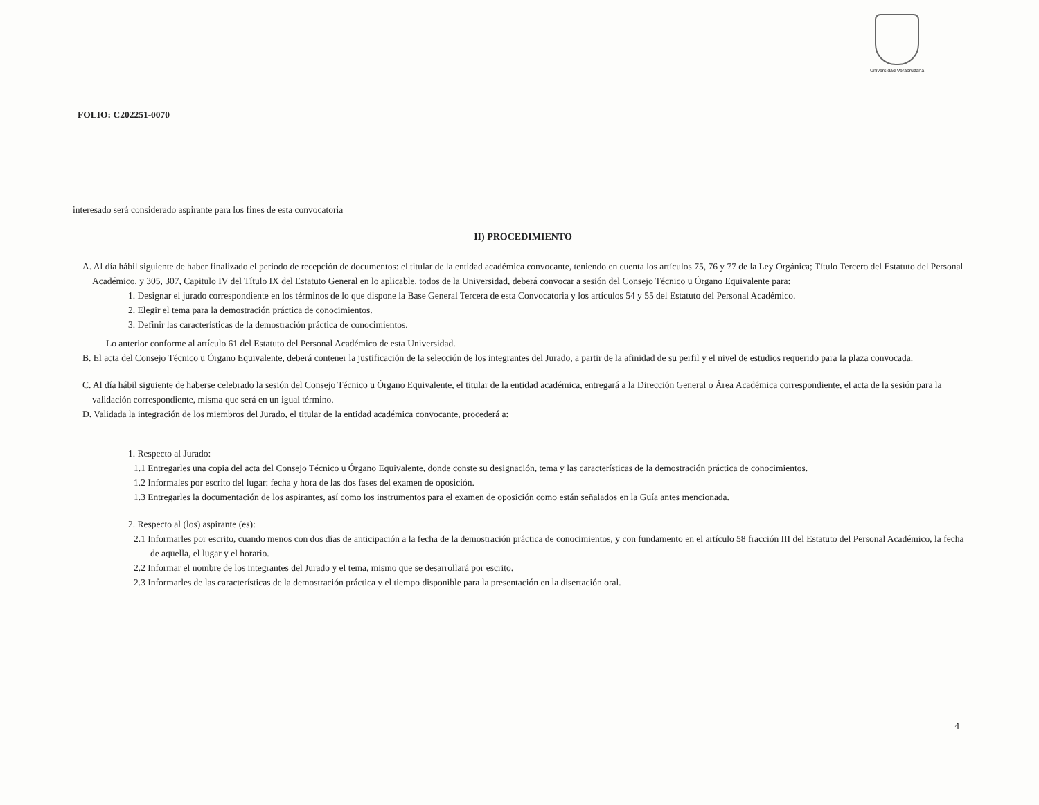Universidad Veracruzana
FOLIO: C202251-0070
interesado será considerado aspirante para los fines de esta convocatoria
II) PROCEDIMIENTO
A. Al día hábil siguiente de haber finalizado el periodo de recepción de documentos: el titular de la entidad académica convocante, teniendo en cuenta los artículos 75, 76 y 77 de la Ley Orgánica; Título Tercero del Estatuto del Personal Académico, y 305, 307, Capitulo IV del Título IX del Estatuto General en lo aplicable, todos de la Universidad, deberá convocar a sesión del Consejo Técnico u Órgano Equivalente para:
1. Designar el jurado correspondiente en los términos de lo que dispone la Base General Tercera de esta Convocatoria y los artículos 54 y 55 del Estatuto del Personal Académico.
2. Elegir el tema para la demostración práctica de conocimientos.
3. Definir las características de la demostración práctica de conocimientos.
Lo anterior conforme al artículo 61 del Estatuto del Personal Académico de esta Universidad.
B. El acta del Consejo Técnico u Órgano Equivalente, deberá contener la justificación de la selección de los integrantes del Jurado, a partir de la afinidad de su perfil y el nivel de estudios requerido para la plaza convocada.
C. Al día hábil siguiente de haberse celebrado la sesión del Consejo Técnico u Órgano Equivalente, el titular de la entidad académica, entregará a la Dirección General o Área Académica correspondiente, el acta de la sesión para la validación correspondiente, misma que será en un igual término.
D. Validada la integración de los miembros del Jurado, el titular de la entidad académica convocante, procederá a:
1. Respecto al Jurado:
1.1 Entregarles una copia del acta del Consejo Técnico u Órgano Equivalente, donde conste su designación, tema y las características de la demostración práctica de conocimientos.
1.2 Informales por escrito del lugar: fecha y hora de las dos fases del examen de oposición.
1.3 Entregarles la documentación de los aspirantes, así como los instrumentos para el examen de oposición como están señalados en la Guía antes mencionada.
2. Respecto al (los) aspirante (es):
2.1 Informarles por escrito, cuando menos con dos días de anticipación a la fecha de la demostración práctica de conocimientos, y con fundamento en el artículo 58 fracción III del Estatuto del Personal Académico, la fecha de aquella, el lugar y el horario.
2.2 Informar el nombre de los integrantes del Jurado y el tema, mismo que se desarrollará por escrito.
2.3 Informarles de las características de la demostración práctica y el tiempo disponible para la presentación en la disertación oral.
4